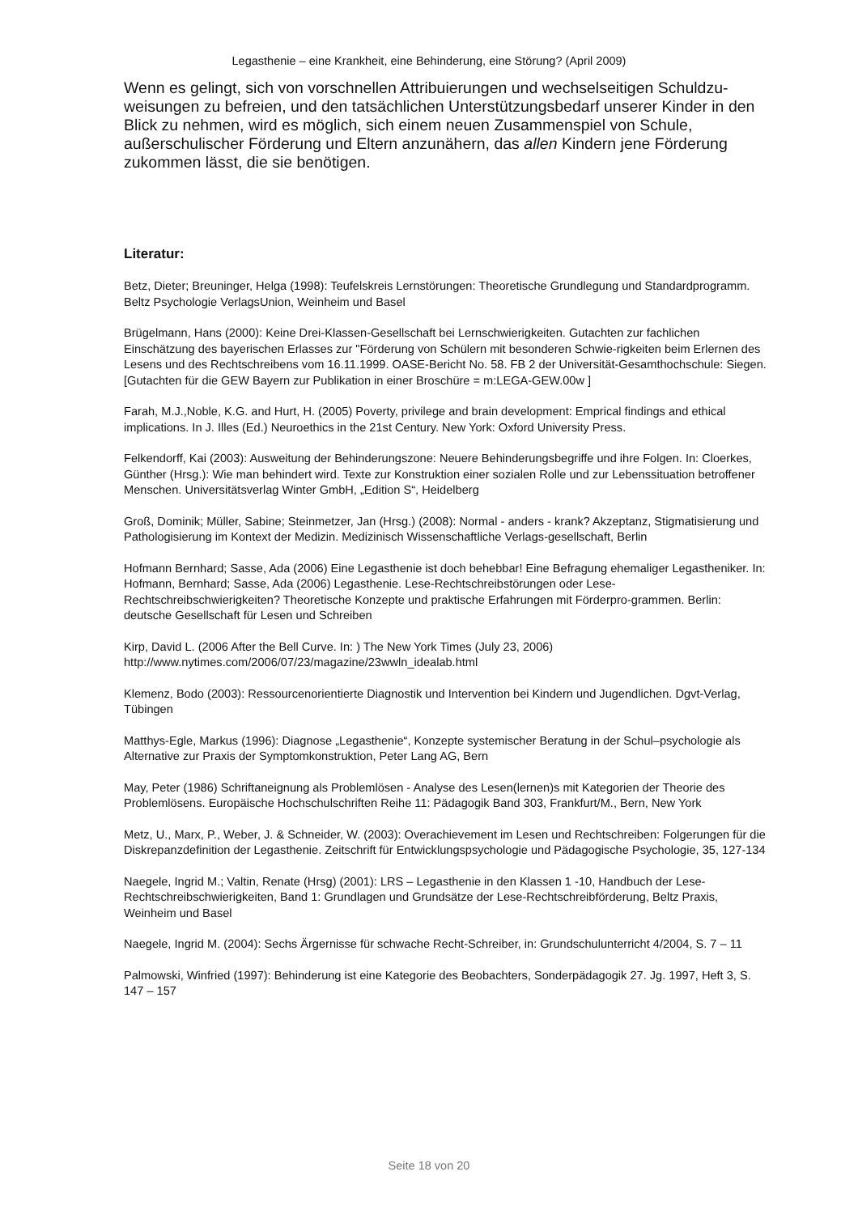Legasthenie – eine Krankheit, eine Behinderung, eine Störung? (April 2009)
Wenn es gelingt, sich von vorschnellen Attribuierungen und wechselseitigen Schuldzu-weisungen zu befreien, und den tatsächlichen Unterstützungsbedarf unserer Kinder in den Blick zu nehmen, wird es möglich, sich einem neuen Zusammenspiel von Schule, außerschulischer Förderung und Eltern anzunähern, das allen Kindern jene Förderung zukommen lässt, die sie benötigen.
Literatur:
Betz, Dieter; Breuninger, Helga (1998): Teufelskreis Lernstörungen: Theoretische Grundlegung und Standardprogramm. Beltz Psychologie VerlagsUnion, Weinheim und Basel
Brügelmann, Hans (2000): Keine Drei-Klassen-Gesellschaft bei Lernschwierigkeiten. Gutachten zur fachlichen Einschätzung des bayerischen Erlasses zur "Förderung von Schülern mit besonderen Schwie-rigkeiten beim Erlernen des Lesens und des Rechtschreibens vom 16.11.1999. OASE-Bericht No. 58. FB 2 der Universität-Gesamthochschule: Siegen. [Gutachten für die GEW Bayern zur Publikation in einer Broschüre = m:LEGA-GEW.00w ]
Farah, M.J.,Noble, K.G. and Hurt, H. (2005) Poverty, privilege and brain development: Emprical findings and ethical implications. In J. Illes (Ed.) Neuroethics in the 21st Century. New York: Oxford University Press.
Felkendorff, Kai (2003): Ausweitung der Behinderungszone: Neuere Behinderungsbegriffe und ihre Folgen. In: Cloerkes, Günther (Hrsg.): Wie man behindert wird. Texte zur Konstruktion einer sozialen Rolle und zur Lebenssituation betroffener Menschen. Universitätsverlag Winter GmbH, „Edition S“, Heidelberg
Groß, Dominik; Müller, Sabine; Steinmetzer, Jan (Hrsg.) (2008): Normal - anders - krank? Akzeptanz, Stigmatisierung und Pathologisierung im Kontext der Medizin. Medizinisch Wissenschaftliche Verlags-gesellschaft, Berlin
Hofmann Bernhard; Sasse, Ada (2006) Eine Legasthenie ist doch behebbar! Eine Befragung ehemaliger Legastheniker. In: Hofmann, Bernhard; Sasse, Ada (2006) Legasthenie. Lese-Rechtschreibstörungen oder Lese-Rechtschreibschwierigkeiten? Theoretische Konzepte und praktische Erfahrungen mit Förderpro-grammen. Berlin: deutsche Gesellschaft für Lesen und Schreiben
Kirp, David L. (2006 After the Bell Curve. In: ) The New York Times (July 23, 2006) http://www.nytimes.com/2006/07/23/magazine/23wwln_idealab.html
Klemenz, Bodo (2003): Ressourcenorientierte Diagnostik und Intervention bei Kindern und Jugendlichen. Dgvt-Verlag, Tübingen
Matthys-Egle, Markus (1996): Diagnose „Legasthenie“, Konzepte systemischer Beratung in der Schul–psychologie als Alternative zur Praxis der Symptomkonstruktion, Peter Lang AG, Bern
May, Peter (1986) Schriftaneignung als Problemlösen - Analyse des Lesen(lernen)s mit Kategorien der Theorie des Problemlösens. Europäische Hochschulschriften Reihe 11: Pädagogik Band 303, Frankfurt/M., Bern, New York
Metz, U., Marx, P., Weber, J. & Schneider, W. (2003): Overachievement im Lesen und Rechtschreiben: Folgerungen für die Diskrepanzdefinition der Legasthenie. Zeitschrift für Entwicklungspsychologie und Pädagogische Psychologie, 35, 127-134
Naegele, Ingrid M.; Valtin, Renate (Hrsg) (2001): LRS – Legasthenie in den Klassen 1 -10, Handbuch der Lese-Rechtschreibschwierigkeiten, Band 1: Grundlagen und Grundsätze der Lese-Rechtschreibförderung, Beltz Praxis, Weinheim und Basel
Naegele, Ingrid M. (2004): Sechs Ärgernisse für schwache Recht-Schreiber, in: Grundschulunterricht 4/2004, S. 7 – 11
Palmowski, Winfried (1997): Behinderung ist eine Kategorie des Beobachters, Sonderpädagogik 27. Jg. 1997, Heft 3, S. 147 – 157
Seite 18 von 20